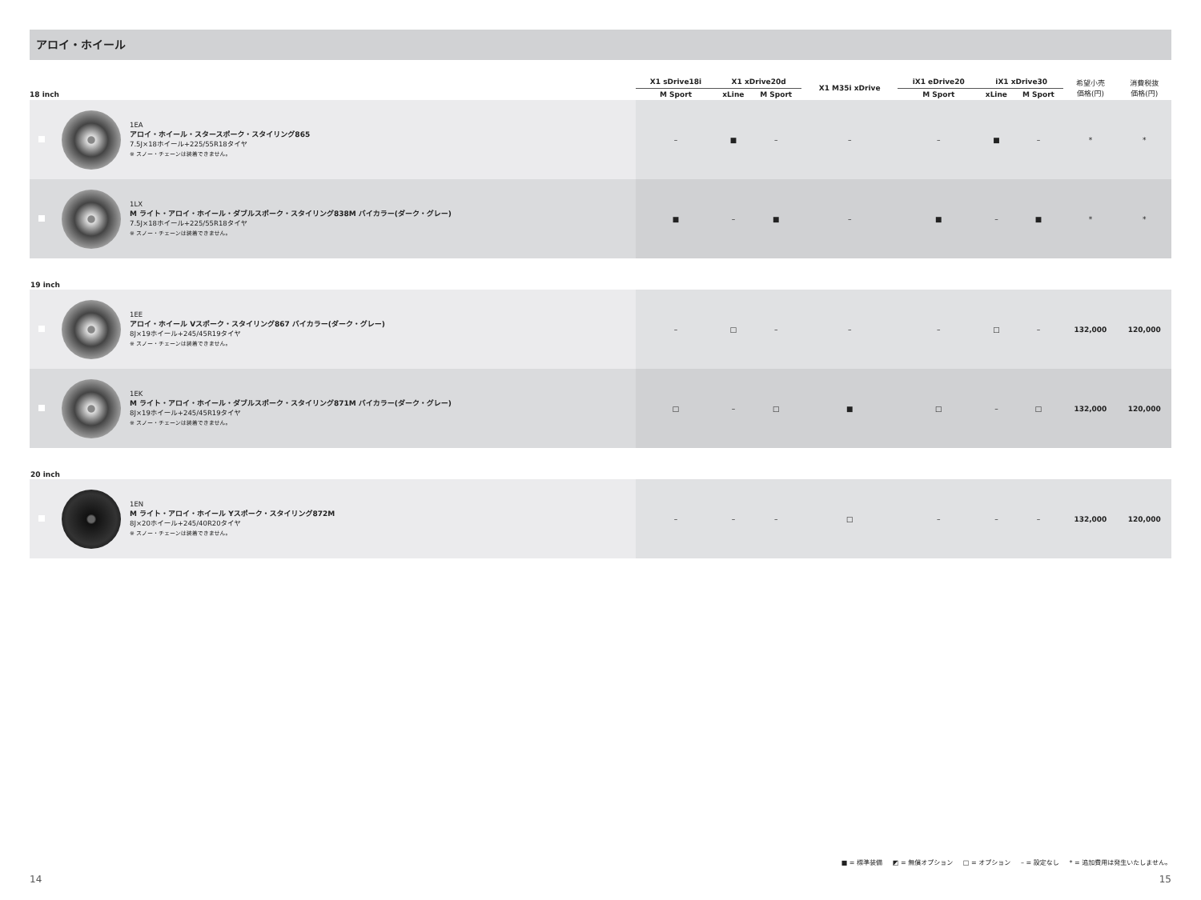アロイ・ホイール
| 18 inch | | | X1 sDrive18i | X1 xDrive20d | | X1 M35i xDrive | iX1 eDrive20 | iX1 xDrive30 | | 希望小売 価格(円) | 消費税抜 価格(円) |
| --- | --- | --- | --- | --- | --- | --- | --- | --- | --- | --- | --- |
| | | | M Sport | xLine | M Sport | | M Sport | xLine | M Sport | | |
| | | 1EA アロイ・ホイール・スタースポーク・スタイリング865 7.5J×18ホイール+225/55R18タイヤ ※ スノー・チェーンは装着できません。 | – | ■ | – | – | – | ■ | – | * | * |
| | | 1LX M ライト・アロイ・ホイール・ダブルスポーク・スタイリング838M バイカラー(ダーク・グレー) 7.5J×18ホイール+225/55R18タイヤ ※ スノー・チェーンは装着できません。 | ■ | – | ■ | – | ■ | – | ■ | * | * |
| 19 inch | | | | | | | | | | | |
| | | 1EE アロイ・ホイール Vスポーク・スタイリング867 バイカラー(ダーク・グレー) 8J×19ホイール+245/45R19タイヤ ※ スノー・チェーンは装着できません。 | – | □ | – | – | – | □ | – | 132,000 | 120,000 |
| | | 1EK M ライト・アロイ・ホイール・ダブルスポーク・スタイリング871M バイカラー(ダーク・グレー) 8J×19ホイール+245/45R19タイヤ ※ スノー・チェーンは装着できません。 | □ | – | □ | ■ | □ | – | □ | 132,000 | 120,000 |
| 20 inch | | | | | | | | | | | |
| | | 1EN M ライト・アロイ・ホイール Yスポーク・スタイリング872M 8J×20ホイール+245/40R20タイヤ ※ スノー・チェーンは装着できません。 | – | – | – | □ | – | – | – | 132,000 | 120,000 |
■ = 標準装備 ◩ = 無償オプション □ = オプション – = 設定なし * = 追加費用は発生いたしません。
14 15